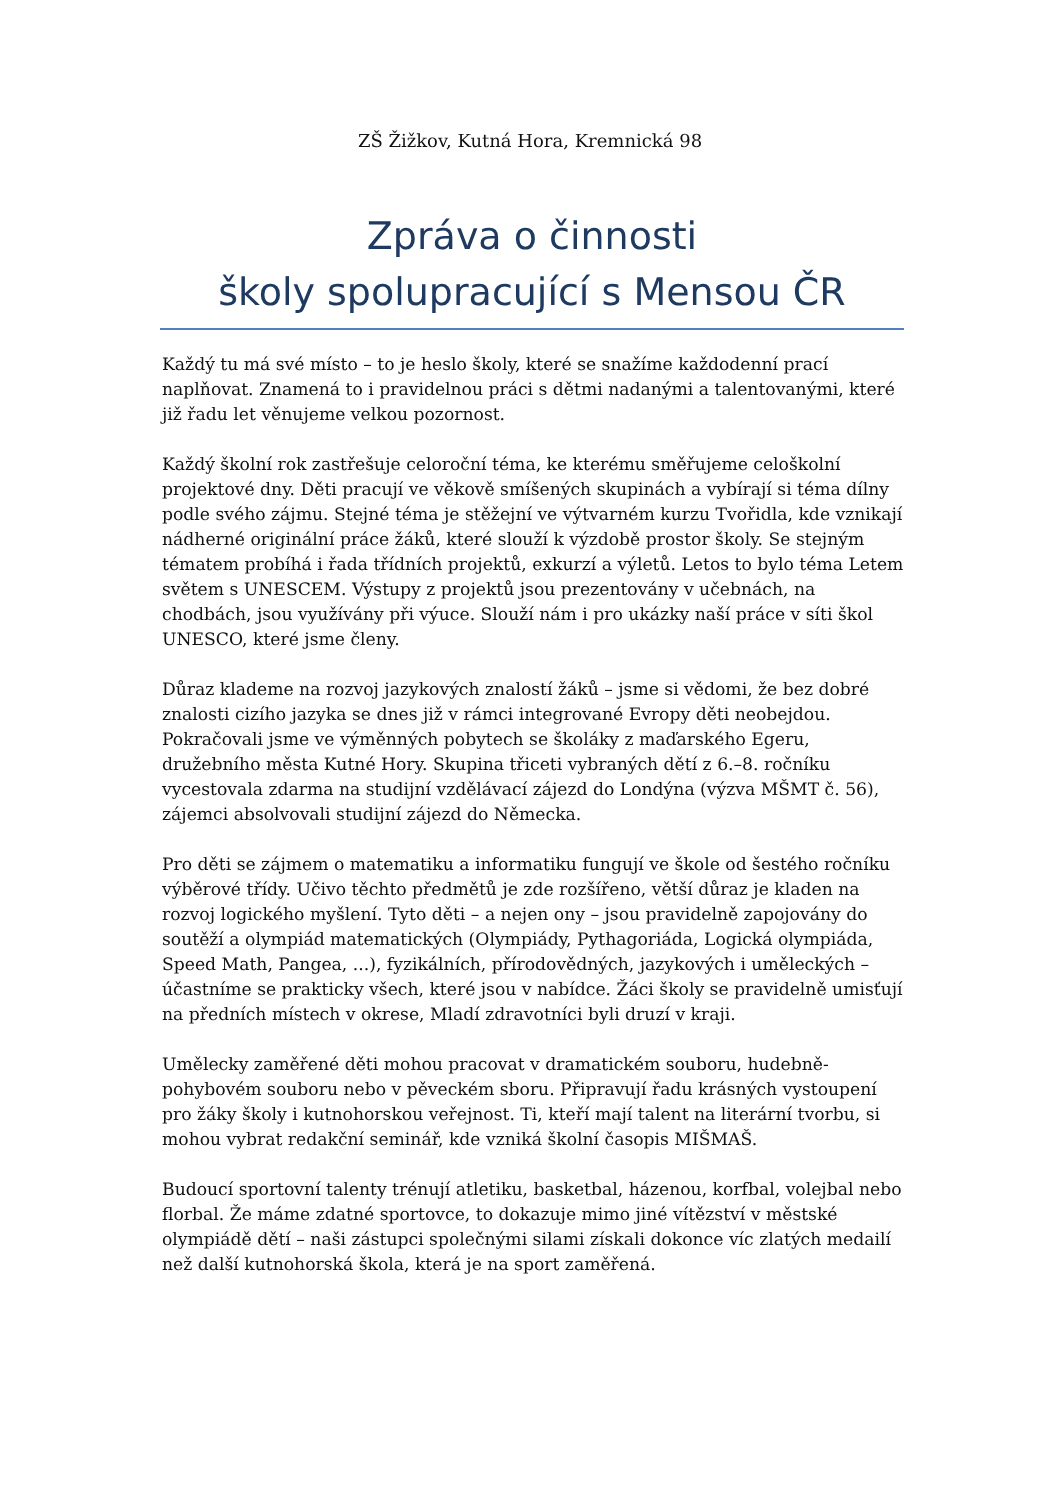ZŠ Žižkov, Kutná Hora, Kremnická 98
Zpráva o činnosti
školy spolupracující s Mensou ČR
Každý tu má své místo – to je heslo školy, které se snažíme každodenní prací naplňovat. Znamená to i pravidelnou práci s dětmi nadanými a talentovanými, které již řadu let věnujeme velkou pozornost.
Každý školní rok zastřešuje celoroční téma, ke kterému směřujeme celoškolní projektové dny. Děti pracují ve věkově smíšených skupinách a vybírají si téma dílny podle svého zájmu. Stejné téma je stěžejní ve výtvarném kurzu Tvořidla, kde vznikají nádherné originální práce žáků, které slouží k výzdobě prostor školy. Se stejným tématem probíhá i řada třídních projektů, exkurzí a výletů. Letos to bylo téma Letem světem s UNESCEM. Výstupy z projektů jsou prezentovány v učebnách, na chodbách, jsou využívány při výuce. Slouží nám i pro ukázky naší práce v síti škol UNESCO, které jsme členy.
Důraz klademe na rozvoj jazykových znalostí žáků – jsme si vědomi, že bez dobré znalosti cizího jazyka se dnes již v rámci integrované Evropy děti neobejdou. Pokračovali jsme ve výměnných pobytech se školáky z maďarského Egeru, družebního města Kutné Hory. Skupina třiceti vybraných dětí z 6.–8. ročníku vycestovala zdarma na studijní vzdělávací zájezd do Londýna (výzva MŠMT č. 56), zájemci absolvovali studijní zájezd do Německa.
Pro děti se zájmem o matematiku a informatiku fungují ve škole od šestého ročníku výběrové třídy. Učivo těchto předmětů je zde rozšířeno, větší důraz je kladen na rozvoj logického myšlení. Tyto děti – a nejen ony – jsou pravidelně zapojovány do soutěží a olympiád matematických (Olympiády, Pythagoriáda, Logická olympiáda, Speed Math, Pangea, ...), fyzikálních, přírodovědných, jazykových i uměleckých – účastníme se prakticky všech, které jsou v nabídce. Žáci školy se pravidelně umisťují na předních místech v okrese, Mladí zdravotníci byli druzí v kraji.
Umělecky zaměřené děti mohou pracovat v dramatickém souboru, hudebně-pohybovém souboru nebo v pěveckém sboru. Připravují řadu krásných vystoupení pro žáky školy i kutnohorskou veřejnost. Ti, kteří mají talent na literární tvorbu, si mohou vybrat redakční seminář, kde vzniká školní časopis MIŠMAŠ.
Budoucí sportovní talenty trénují atletiku, basketbal, házenou, korfbal, volejbal nebo florbal. Že máme zdatné sportovce, to dokazuje mimo jiné vítězství v městské olympiádě dětí – naši zástupci společnými silami získali dokonce víc zlatých medailí než další kutnohorská škola, která je na sport zaměřená.